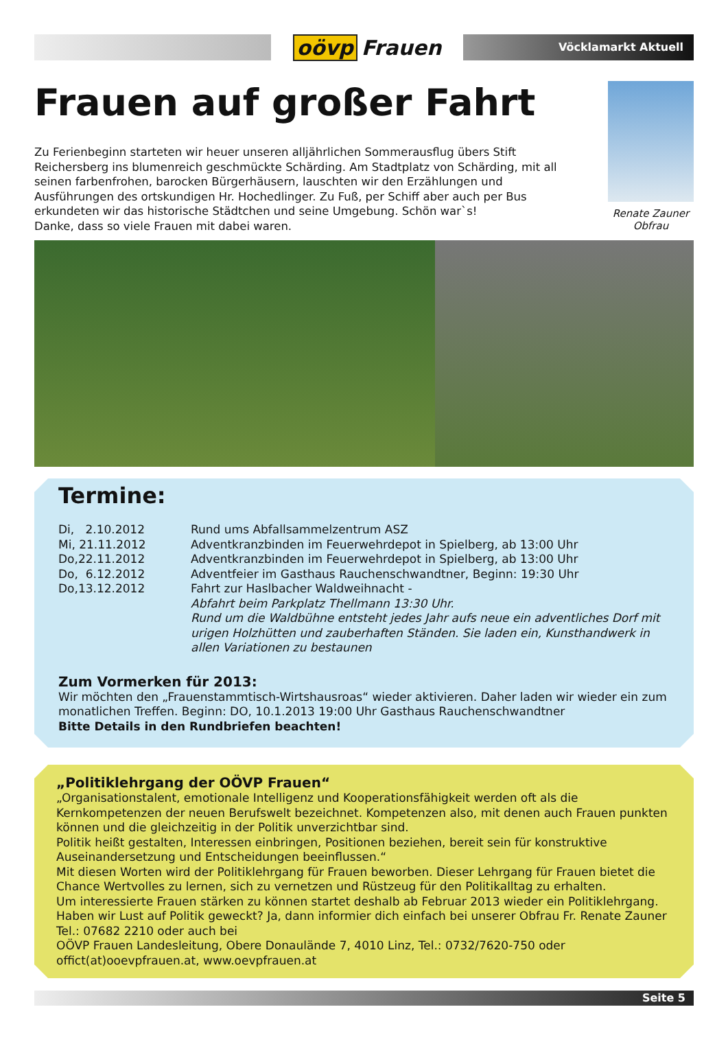oövp Frauen
Vöcklamarkt Aktuell
Frauen auf großer Fahrt
Zu Ferienbeginn starteten wir heuer unseren alljährlichen Sommerausflug übers Stift Reichersberg ins blumenreich geschmückte Schärding. Am Stadtplatz von Schärding, mit all seinen farbenfrohen, barocken Bürgerhäusern, lauschten wir den Erzählungen und Ausführungen des ortskundigen Hr. Hochedlinger. Zu Fuß, per Schiff aber auch per Bus erkundeten wir das historische Städtchen und seine Umgebung. Schön war`s!
Danke, dass so viele Frauen mit dabei waren.
Renate Zauner
Obfrau
Termine:
| Di, 2.10.2012 | Rund ums Abfallsammelzentrum ASZ |
| Mi, 21.11.2012 | Adventkranzbinden im Feuerwehrdepot in Spielberg, ab 13:00 Uhr |
| Do,22.11.2012 | Adventkranzbinden im Feuerwehrdepot in Spielberg, ab 13:00 Uhr |
| Do, 6.12.2012 | Adventfeier im Gasthaus Rauchenschwandtner, Beginn: 19:30 Uhr |
| Do,13.12.2012 | Fahrt zur Haslbacher Waldweihnacht - Abfahrt beim Parkplatz Thellmann 13:30 Uhr. Rund um die Waldbühne entsteht jedes Jahr aufs neue ein adventliches Dorf mit urigen Holzhütten und zauberhaften Ständen. Sie laden ein, Kunsthandwerk in allen Variationen zu bestaunen |
Zum Vormerken für 2013:
Wir möchten den „Frauenstammtisch-Wirtshausroas“ wieder aktivieren. Daher laden wir wieder ein zum monatlichen Treffen. Beginn: DO, 10.1.2013 19:00 Uhr Gasthaus Rauchenschwandtner
Bitte Details in den Rundbriefen beachten!
„Politiklehrgang der OÖVP Frauen“
„Organisationstalent, emotionale Intelligenz und Kooperationsfähigkeit werden oft als die Kernkompetenzen der neuen Berufswelt bezeichnet. Kompetenzen also, mit denen auch Frauen punkten können und die gleichzeitig in der Politik unverzichtbar sind.
Politik heißt gestalten, Interessen einbringen, Positionen beziehen, bereit sein für konstruktive Auseinandersetzung und Entscheidungen beeinflussen.“
Mit diesen Worten wird der Politiklehrgang für Frauen beworben. Dieser Lehrgang für Frauen bietet die Chance Wertvolles zu lernen, sich zu vernetzen und Rüstzeug für den Politikalltag zu erhalten.
Um interessierte Frauen stärken zu können startet deshalb ab Februar 2013 wieder ein Politiklehrgang.
Haben wir Lust auf Politik geweckt? Ja, dann informier dich einfach bei unserer Obfrau Fr. Renate Zauner Tel.: 07682 2210 oder auch bei
OÖVP Frauen Landesleitung, Obere Donaulände 7, 4010 Linz, Tel.: 0732/7620-750 oder offict(at)ooevpfrauen.at, www.oevpfrauen.at
Seite 5